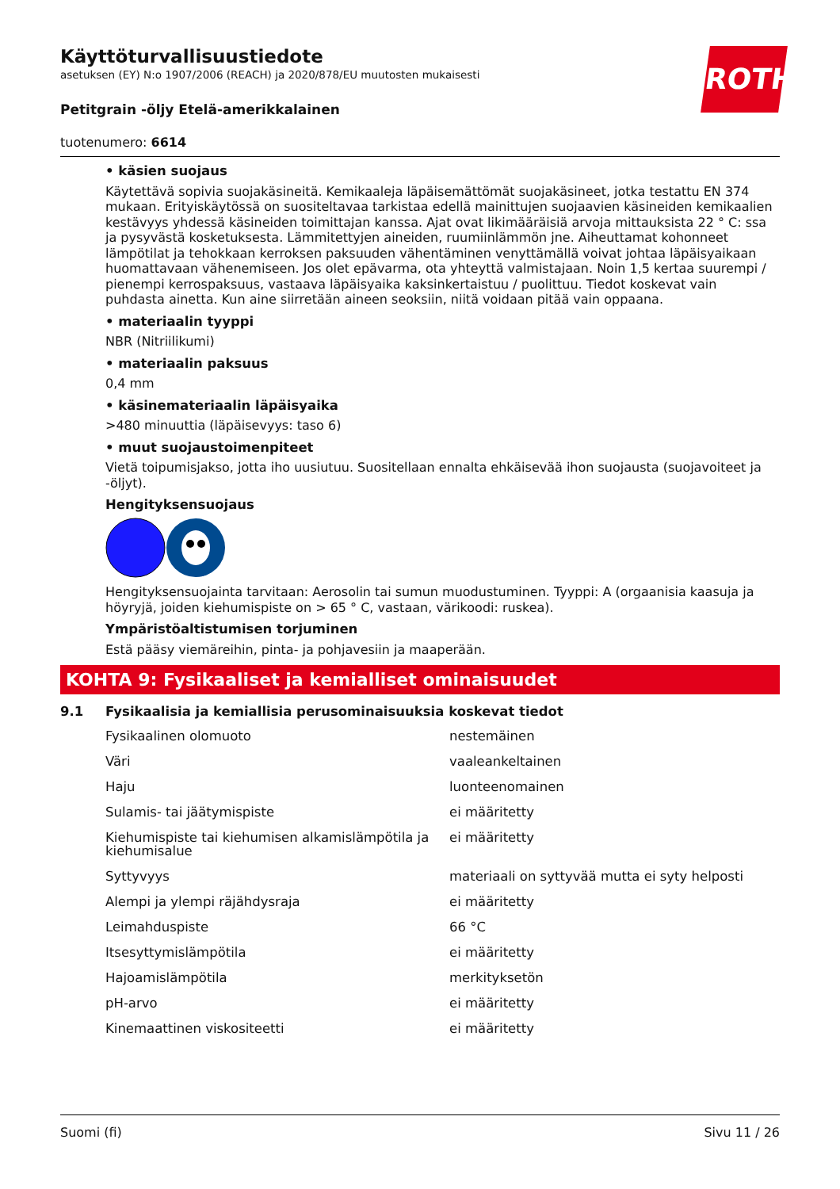ROTH
Käyttöturvallisuustiedote
asetuksen (EY) N:o 1907/2006 (REACH) ja 2020/878/EU muutosten mukaisesti
Petitgrain -öljy Etelä-amerikkalainen
tuotenumero: 6614
• käsien suojaus
Käytettävä sopivia suojakäsineitä. Kemikaaleja läpäisemättömät suojakäsineet, jotka testattu EN 374 mukaan. Erityiskäytössä on suositeltavaa tarkistaa edellä mainittujen suojaavien käsineiden kemikaalien kestävyys yhdessä käsineiden toimittajan kanssa. Ajat ovat likimääräisiä arvoja mittauksista 22 ° C: ssa ja pysyvästä kosketuksesta. Lämmitettyjen aineiden, ruumiinlämmön jne. Aiheuttamat kohonneet lämpötilat ja tehokkaan kerroksen paksuuden vähentäminen venyttämällä voivat johtaa läpäisyaikaan huomattavaan vähenemiseen. Jos olet epävarma, ota yhteyttä valmistajaan. Noin 1,5 kertaa suurempi / pienempi kerrospaksuus, vastaava läpäisyaika kaksinkertaistuu / puolittuu. Tiedot koskevat vain puhdasta ainetta. Kun aine siirretään aineen seoksiin, niitä voidaan pitää vain oppaana.
• materiaalin tyyppi
NBR (Nitriilikumi)
• materiaalin paksuus
0,4 mm
• käsinemateriaalin läpäisyaika
>480 minuuttia (läpäisevyys: taso 6)
• muut suojaustoimenpiteet
Vietä toipumisjakso, jotta iho uusiutuu. Suositellaan ennalta ehkäisevää ihon suojausta (suojavoiteet ja -öljyt).
Hengityksensuojaus
Hengityksensuojainta tarvitaan: Aerosolin tai sumun muodustuminen. Tyyppi: A (orgaanisia kaasuja ja höyryjä, joiden kiehumispiste on > 65 ° C, vastaan, värikoodi: ruskea).
Ympäristöaltistumisen torjuminen
Estä pääsy viemäreihin, pinta- ja pohjavesiin ja maaperään.
KOHTA 9: Fysikaaliset ja kemialliset ominaisuudet
9.1 Fysikaalisia ja kemiallisia perusominaisuuksia koskevat tiedot
| Fysikaalinen olomuoto | nestemäinen |
| Väri | vaaleankeltainen |
| Haju | luonteenomainen |
| Sulamis- tai jäätymispiste | ei määritetty |
| Kiehumispiste tai kiehumisen alkamislämpötila ja kiehumisalue | ei määritetty |
| Syttyvyys | materiaali on syttyvää mutta ei syty helposti |
| Alempi ja ylempi räjähdysraja | ei määritetty |
| Leimahduspiste | 66 °C |
| Itsesyttymislämpötila | ei määritetty |
| Hajoamislämpötila | merkityksetön |
| pH-arvo | ei määritetty |
| Kinemaattinen viskositeetti | ei määritetty |
Suomi (fi) Sivu 11 / 26